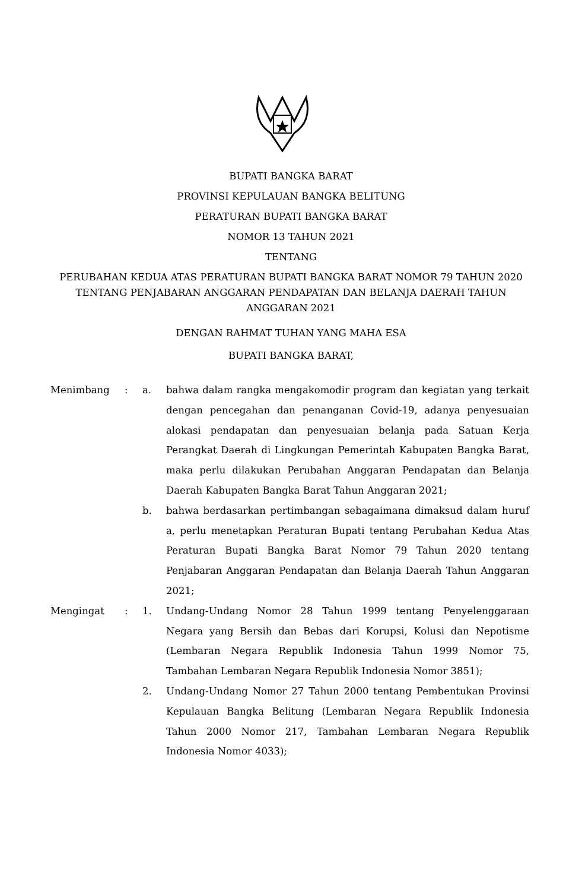BUPATI BANGKA BARAT
PROVINSI KEPULAUAN BANGKA BELITUNG
PERATURAN BUPATI BANGKA BARAT
NOMOR 13 TAHUN 2021
TENTANG
PERUBAHAN KEDUA ATAS PERATURAN BUPATI BANGKA BARAT NOMOR 79 TAHUN 2020 TENTANG PENJABARAN ANGGARAN PENDAPATAN DAN BELANJA DAERAH TAHUN ANGGARAN 2021
DENGAN RAHMAT TUHAN YANG MAHA ESA
BUPATI BANGKA BARAT,
| Menimbang | : | a. | bahwa dalam rangka mengakomodir program dan kegiatan yang terkait dengan pencegahan dan penanganan Covid-19, adanya penyesuaian alokasi pendapatan dan penyesuaian belanja pada Satuan Kerja Perangkat Daerah di Lingkungan Pemerintah Kabupaten Bangka Barat, maka perlu dilakukan Perubahan Anggaran Pendapatan dan Belanja Daerah Kabupaten Bangka Barat Tahun Anggaran 2021; |
| | | b. | bahwa berdasarkan pertimbangan sebagaimana dimaksud dalam huruf a, perlu menetapkan Peraturan Bupati tentang Perubahan Kedua Atas Peraturan Bupati Bangka Barat Nomor 79 Tahun 2020 tentang Penjabaran Anggaran Pendapatan dan Belanja Daerah Tahun Anggaran 2021; |
| Mengingat | : | 1. | Undang-Undang Nomor 28 Tahun 1999 tentang Penyelenggaraan Negara yang Bersih dan Bebas dari Korupsi, Kolusi dan Nepotisme (Lembaran Negara Republik Indonesia Tahun 1999 Nomor 75, Tambahan Lembaran Negara Republik Indonesia Nomor 3851); |
| | | 2. | Undang-Undang Nomor 27 Tahun 2000 tentang Pembentukan Provinsi Kepulauan Bangka Belitung (Lembaran Negara Republik Indonesia Tahun 2000 Nomor 217, Tambahan Lembaran Negara Republik Indonesia Nomor 4033); |